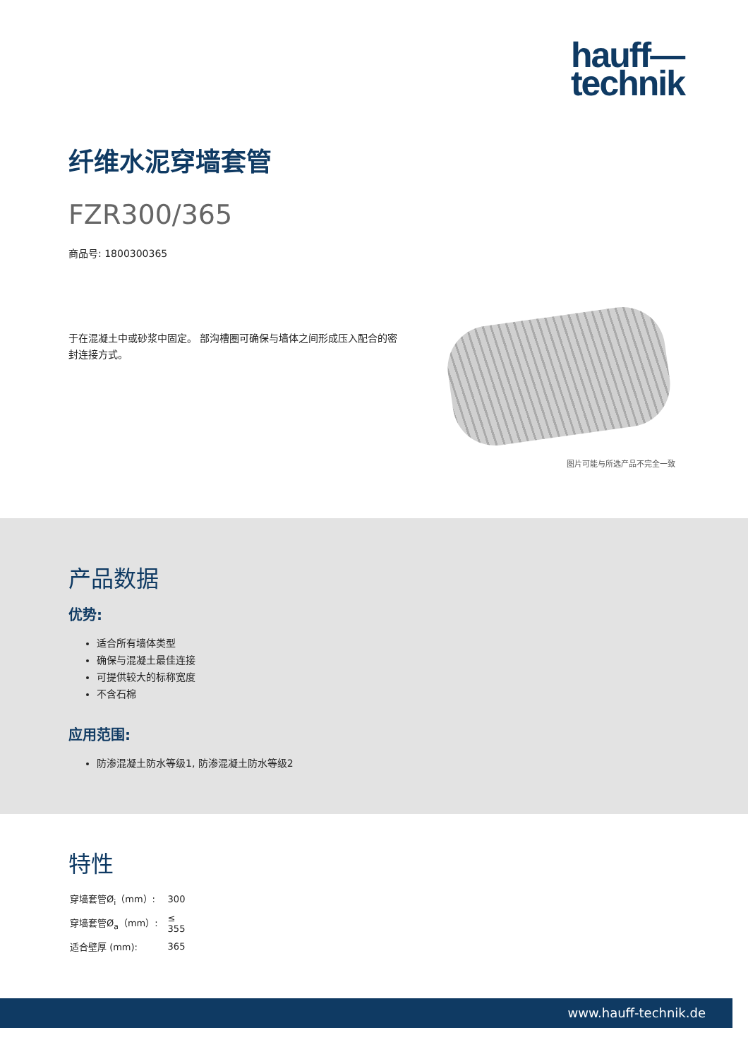hauff—
technik
纤维水泥穿墙套管
FZR300/365
商品号: 1800300365
于在混凝土中或砂浆中固定。 部沟槽圈可确保与墙体之间形成压入配合的密封连接方式。
图片可能与所选产品不完全一致
产品数据
优势:
适合所有墙体类型
确保与混凝土最佳连接
可提供较大的标称宽度
不含石棉
应用范围:
防渗混凝土防水等级1, 防渗混凝土防水等级2
特性
| 穿墙套管Ø<sub>i</sub>（mm）: | 300 |
| 穿墙套管Ø<sub>a</sub>（mm）: | ≤ 355 |
| 适合壁厚 (mm): | 365 |
www.hauff-technik.de